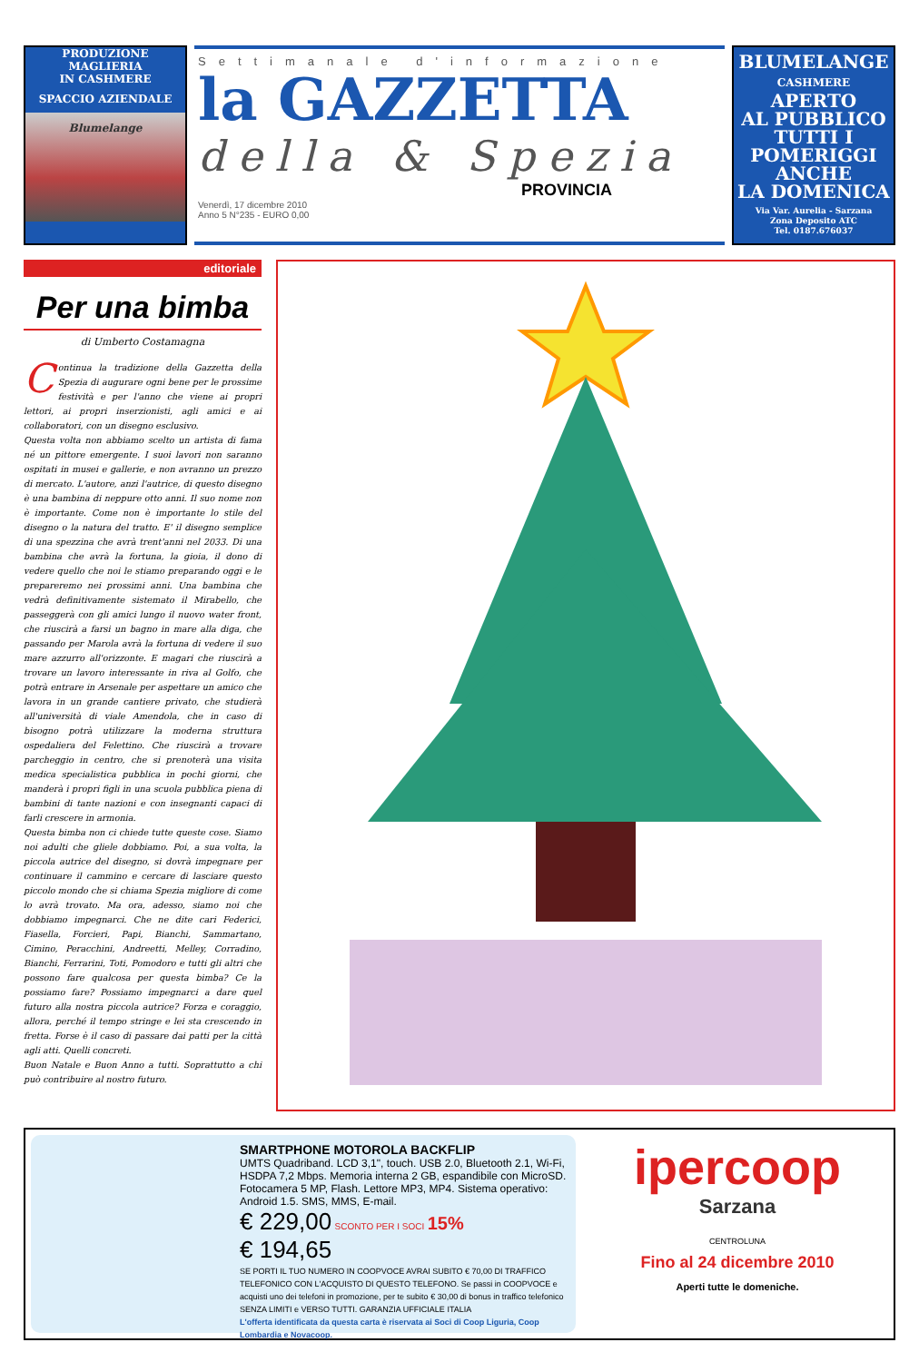PRODUZIONE MAGLIERIA
IN CASHMERE
SPACCIO AZIENDALE
Blumelange
Settimanale d'informazione
la GAZZETTA
della & Spezia
PROVINCIA
Venerdì, 17 dicembre 2010
Anno 5 N°235 - EURO 0,00
BLUMELANGE
CASHMERE
APERTO
AL PUBBLICO
TUTTI I
POMERIGGI
ANCHE
LA DOMENICA
Via Var. Aurelia - Sarzana
Zona Deposito ATC
Tel. 0187.676037
editoriale
Per una bimba
di Umberto Costamagna
Continua la tradizione della Gazzetta della Spezia di augurare ogni bene per le prossime festività e per l'anno che viene ai propri lettori, ai propri inserzionisti, agli amici e ai collaboratori, con un disegno esclusivo.
Questa volta non abbiamo scelto un artista di fama né un pittore emergente. I suoi lavori non saranno ospitati in musei e gallerie, e non avranno un prezzo di mercato. L'autore, anzi l'autrice, di questo disegno è una bambina di neppure otto anni. Il suo nome non è importante. Come non è importante lo stile del disegno o la natura del tratto. E' il disegno semplice di una spezzina che avrà trent'anni nel 2033. Di una bambina che avrà la fortuna, la gioia, il dono di vedere quello che noi le stiamo preparando oggi e le prepareremo nei prossimi anni. Una bambina che vedrà definitivamente sistemato il Mirabello, che passeggerà con gli amici lungo il nuovo water front, che riuscirà a farsi un bagno in mare alla diga, che passando per Marola avrà la fortuna di vedere il suo mare azzurro all'orizzonte. E magari che riuscirà a trovare un lavoro interessante in riva al Golfo, che potrà entrare in Arsenale per aspettare un amico che lavora in un grande cantiere privato, che studierà all'università di viale Amendola, che in caso di bisogno potrà utilizzare la moderna struttura ospedaliera del Felettino. Che riuscirà a trovare parcheggio in centro, che si prenoterà una visita medica specialistica pubblica in pochi giorni, che manderà i propri figli in una scuola pubblica piena di bambini di tante nazioni e con insegnanti capaci di farli crescere in armonia.
Questa bimba non ci chiede tutte queste cose. Siamo noi adulti che gliele dobbiamo. Poi, a sua volta, la piccola autrice del disegno, si dovrà impegnare per continuare il cammino e cercare di lasciare questo piccolo mondo che si chiama Spezia migliore di come lo avrà trovato. Ma ora, adesso, siamo noi che dobbiamo impegnarci. Che ne dite cari Federici, Fiasella, Forcieri, Papi, Bianchi, Sammartano, Cimino, Peracchini, Andreetti, Melley, Corradino, Bianchi, Ferrarini, Toti, Pomodoro e tutti gli altri che possono fare qualcosa per questa bimba? Ce la possiamo fare? Possiamo impegnarci a dare quel futuro alla nostra piccola autrice? Forza e coraggio, allora, perché il tempo stringe e lei sta crescendo in fretta. Forse è il caso di passare dai patti per la città agli atti. Quelli concreti.
Buon Natale e Buon Anno a tutti. Soprattutto a chi può contribuire al nostro futuro.
SMARTPHONE MOTOROLA BACKFLIP
UMTS Quadriband. LCD 3,1", touch. USB 2.0, Bluetooth 2.1, Wi-Fi, HSDPA 7,2 Mbps. Memoria interna 2 GB, espandibile con MicroSD. Fotocamera 5 MP, Flash. Lettore MP3, MP4. Sistema operativo: Android 1.5. SMS, MMS, E-mail.
€ 229,00 SCONTO PER I SOCI 15%
€ 194,65
SE PORTI IL TUO NUMERO IN COOPVOCE AVRAI SUBITO € 70,00 DI TRAFFICO TELEFONICO CON L'ACQUISTO DI QUESTO TELEFONO. Se passi in COOPVOCE e acquisti uno dei telefoni in promozione, per te subito € 30,00 di bonus in traffico telefonico SENZA LIMITI e VERSO TUTTI. GARANZIA UFFICIALE ITALIA
L'offerta identificata da questa carta è riservata ai Soci di Coop Liguria, Coop Lombardia e Novacoop.
ipercoop
Sarzana
CENTROLUNA
Fino al 24 dicembre 2010
Aperti tutte le domeniche.